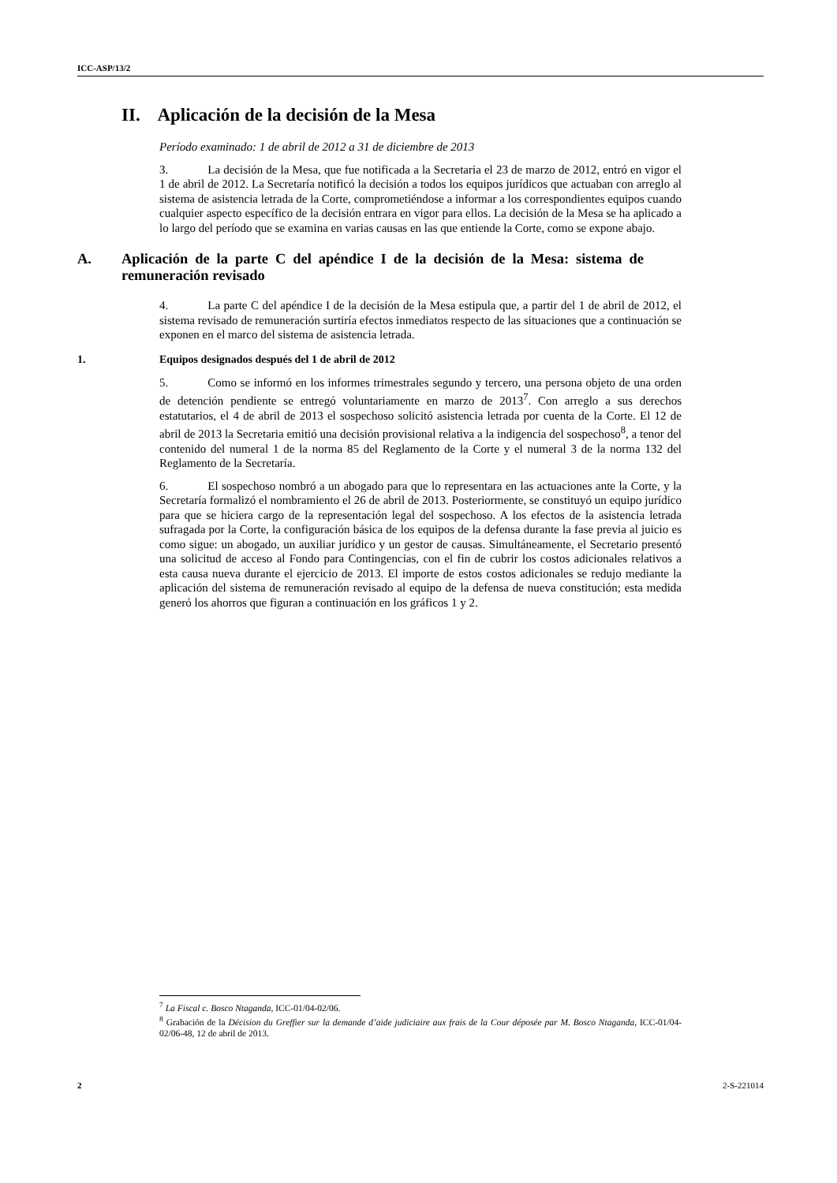ICC-ASP/13/2
II. Aplicación de la decisión de la Mesa
Período examinado: 1 de abril de 2012 a 31 de diciembre de 2013
3. La decisión de la Mesa, que fue notificada a la Secretaria el 23 de marzo de 2012, entró en vigor el 1 de abril de 2012. La Secretaría notificó la decisión a todos los equipos jurídicos que actuaban con arreglo al sistema de asistencia letrada de la Corte, comprometiéndose a informar a los correspondientes equipos cuando cualquier aspecto específico de la decisión entrara en vigor para ellos. La decisión de la Mesa se ha aplicado a lo largo del período que se examina en varias causas en las que entiende la Corte, como se expone abajo.
A. Aplicación de la parte C del apéndice I de la decisión de la Mesa: sistema de remuneración revisado
4. La parte C del apéndice I de la decisión de la Mesa estipula que, a partir del 1 de abril de 2012, el sistema revisado de remuneración surtiría efectos inmediatos respecto de las situaciones que a continuación se exponen en el marco del sistema de asistencia letrada.
1. Equipos designados después del 1 de abril de 2012
5. Como se informó en los informes trimestrales segundo y tercero, una persona objeto de una orden de detención pendiente se entregó voluntariamente en marzo de 2013<sup>7</sup>. Con arreglo a sus derechos estatutarios, el 4 de abril de 2013 el sospechoso solicitó asistencia letrada por cuenta de la Corte. El 12 de abril de 2013 la Secretaria emitió una decisión provisional relativa a la indigencia del sospechoso<sup>8</sup>, a tenor del contenido del numeral 1 de la norma 85 del Reglamento de la Corte y el numeral 3 de la norma 132 del Reglamento de la Secretaría.
6. El sospechoso nombró a un abogado para que lo representara en las actuaciones ante la Corte, y la Secretaría formalizó el nombramiento el 26 de abril de 2013. Posteriormente, se constituyó un equipo jurídico para que se hiciera cargo de la representación legal del sospechoso. A los efectos de la asistencia letrada sufragada por la Corte, la configuración básica de los equipos de la defensa durante la fase previa al juicio es como sigue: un abogado, un auxiliar jurídico y un gestor de causas. Simultáneamente, el Secretario presentó una solicitud de acceso al Fondo para Contingencias, con el fin de cubrir los costos adicionales relativos a esta causa nueva durante el ejercicio de 2013. El importe de estos costos adicionales se redujo mediante la aplicación del sistema de remuneración revisado al equipo de la defensa de nueva constitución; esta medida generó los ahorros que figuran a continuación en los gráficos 1 y 2.
<sup>7</sup> La Fiscal c. Bosco Ntaganda, ICC-01/04-02/06.
<sup>8</sup> Grabación de la Décision du Greffier sur la demande d’aide judiciaire aux frais de la Cour déposée par M. Bosco Ntaganda, ICC-01/04-02/06-48, 12 de abril de 2013.
2 2-S-221014